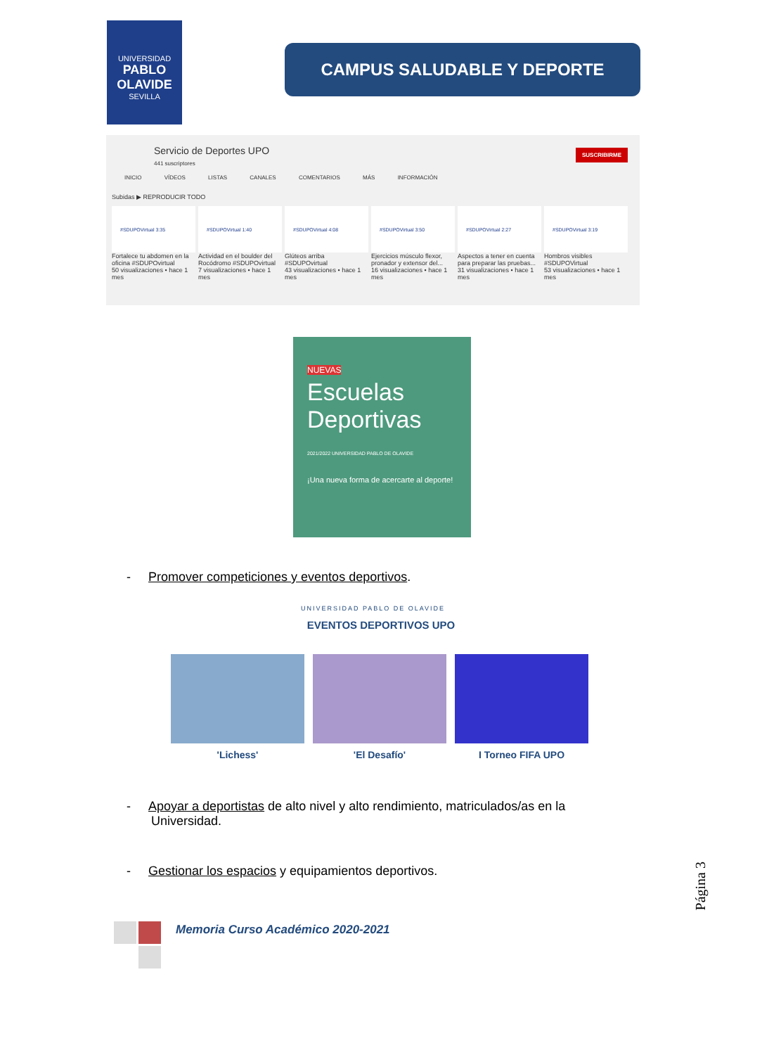UNIVERSIDAD
PABLO OLAVIDE
SEVILLA
CAMPUS SALUDABLE Y DEPORTE
Servicio de Deportes UPO
441 suscriptores
SUSCRIBIRME
INICIO VÍDEOS LISTAS CANALES COMENTARIOS MÁS INFORMACIÓN
Subidas ▶ REPRODUCIR TODO
#SDUPOVirtual 3:35
Fortalece tu abdomen en la oficina #SDUPOvirtual
50 visualizaciones • hace 1 mes
#SDUPOVirtual 1:40
Actividad en el boulder del Rocódromo #SDUPOvirtual
7 visualizaciones • hace 1 mes
#SDUPOVirtual 4:08
Glúteos arriba #SDUPOvirtual
43 visualizaciones • hace 1 mes
#SDUPOVirtual 3:50
Ejercicios músculo flexor, pronador y extensor del...
16 visualizaciones • hace 1 mes
#SDUPOVirtual 2:27
Aspectos a tener en cuenta para preparar las pruebas...
31 visualizaciones • hace 1 mes
#SDUPOVirtual 3:19
Hombros visibles #SDUPOVirtual
53 visualizaciones • hace 1 mes
NUEVAS
Escuelas Deportivas
2021/2022 UNIVERSIDAD PABLO DE OLAVIDE
¡Una nueva forma de acercarte al deporte!
- Promover competiciones y eventos deportivos.
UNIVERSIDAD PABLO DE OLAVIDE
EVENTOS DEPORTIVOS UPO
'Lichess' 'El Desafío' I Torneo FIFA UPO
- Apoyar a deportistas de alto nivel y alto rendimiento, matriculados/as en la
Universidad.
- Gestionar los espacios y equipamientos deportivos.
Página 3
Memoria Curso Académico 2020-2021